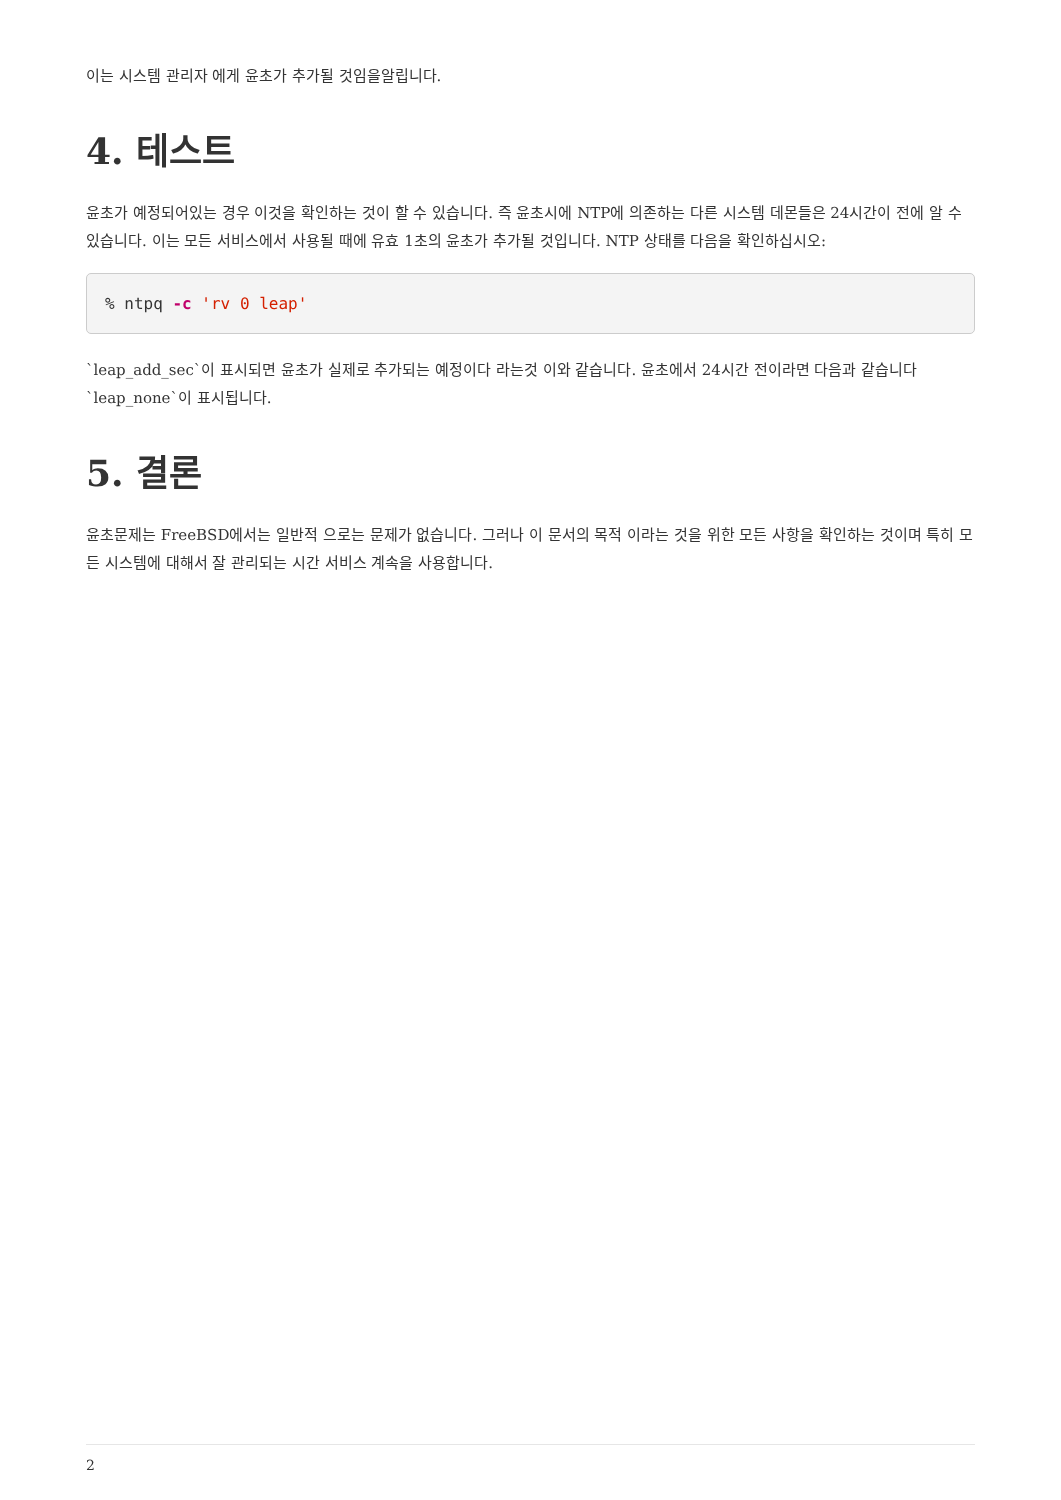이는 시스템 관리자 에게 윤초가 추가될 것임을알립니다.
4. 테스트
윤초가 예정되어있는 경우 이것을 확인하는 것이 할 수 있습니다. 즉 윤초시에 NTP에 의존하는 다른 시스템 데몬들은 24시간이 전에 알 수 있습니다. 이는 모든 서비스에서 사용될 때에 유효 1초의 윤초가 추가될 것입니다. NTP 상태를 다음을 확인하십시오:
% ntpq -c 'rv 0 leap'
`leap_add_sec`이 표시되면 윤초가 실제로 추가되는 예정이다 라는것 이와 같습니다. 윤초에서 24시간 전이라면 다음과 같습니다 `leap_none`이 표시됩니다.
5. 결론
윤초문제는 FreeBSD에서는 일반적 으로는 문제가 없습니다. 그러나 이 문서의 목적 이라는 것을 위한 모든 사항을 확인하는 것이며 특히 모든 시스템에 대해서 잘 관리되는 시간 서비스 계속을 사용합니다.
2